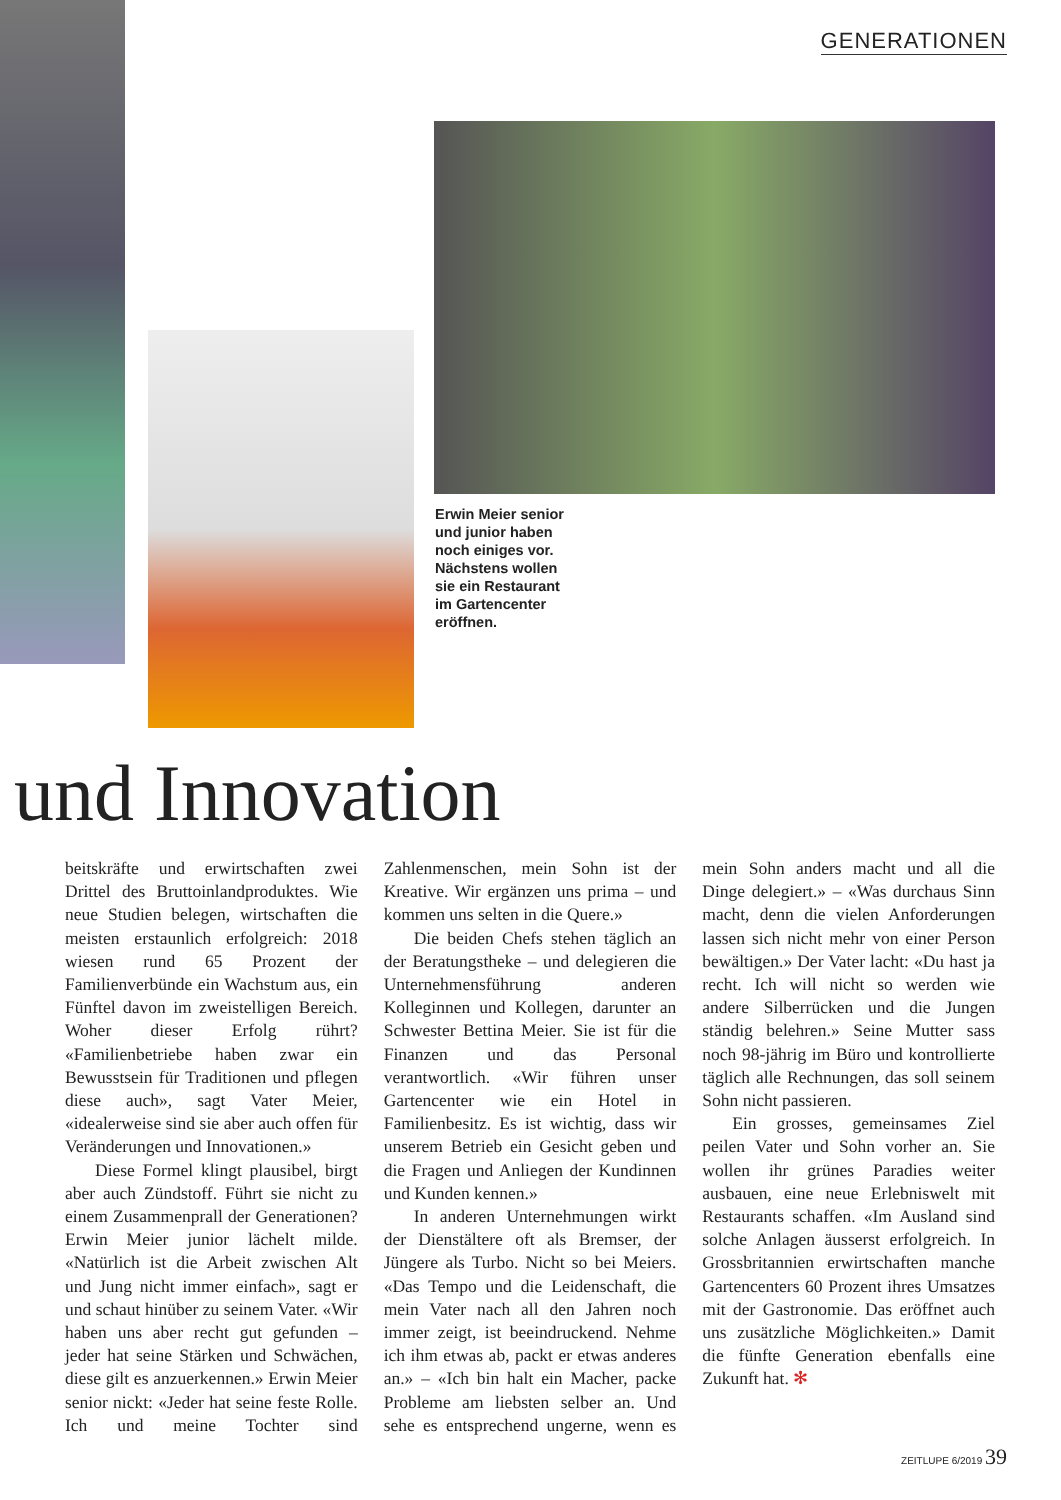GENERATIONEN
Erwin Meier senior und junior haben noch einiges vor. Nächstens wollen sie ein Restaurant im Gartencenter eröffnen.
und Innovation
beitskräfte und erwirtschaften zwei Drittel des Bruttoinlandproduktes. Wie neue Studien belegen, wirtschaften die meisten erstaunlich erfolgreich: 2018 wiesen rund 65 Prozent der Familienverbünde ein Wachstum aus, ein Fünftel davon im zweistelligen Bereich. Woher dieser Erfolg rührt? «Familienbetriebe haben zwar ein Bewusstsein für Traditionen und pflegen diese auch», sagt Vater Meier, «idealerweise sind sie aber auch offen für Veränderungen und Innovationen.»
Diese Formel klingt plausibel, birgt aber auch Zündstoff. Führt sie nicht zu einem Zusammenprall der Generationen? Erwin Meier junior lächelt milde. «Natürlich ist die Arbeit zwischen Alt und Jung nicht immer einfach», sagt er und schaut hinüber zu seinem Vater. «Wir haben uns aber recht gut gefunden – jeder hat seine Stärken und Schwächen, diese gilt es anzuerkennen.» Erwin Meier senior nickt: «Jeder hat seine feste Rolle. Ich und meine Tochter sind Zahlenmenschen, mein Sohn ist der Kreative. Wir ergänzen uns prima – und kommen uns selten in die Quere.»
Die beiden Chefs stehen täglich an der Beratungstheke – und delegieren die Unternehmensführung anderen Kolleginnen und Kollegen, darunter an Schwester Bettina Meier. Sie ist für die Finanzen und das Personal verantwortlich. «Wir führen unser Gartencenter wie ein Hotel in Familienbesitz. Es ist wichtig, dass wir unserem Betrieb ein Gesicht geben und die Fragen und Anliegen der Kundinnen und Kunden kennen.»
In anderen Unternehmungen wirkt der Dienstältere oft als Bremser, der Jüngere als Turbo. Nicht so bei Meiers. «Das Tempo und die Leidenschaft, die mein Vater nach all den Jahren noch immer zeigt, ist beeindruckend. Nehme ich ihm etwas ab, packt er etwas anderes an.» – «Ich bin halt ein Macher, packe Probleme am liebsten selber an. Und sehe es entsprechend ungerne, wenn es mein Sohn anders macht und all die Dinge delegiert.» – «Was durchaus Sinn macht, denn die vielen Anforderungen lassen sich nicht mehr von einer Person bewältigen.» Der Vater lacht: «Du hast ja recht. Ich will nicht so werden wie andere Silberrücken und die Jungen ständig belehren.» Seine Mutter sass noch 98-jährig im Büro und kontrollierte täglich alle Rechnungen, das soll seinem Sohn nicht passieren.
Ein grosses, gemeinsames Ziel peilen Vater und Sohn vorher an. Sie wollen ihr grünes Paradies weiter ausbauen, eine neue Erlebniswelt mit Restaurants schaffen. «Im Ausland sind solche Anlagen äusserst erfolgreich. In Grossbritannien erwirtschaften manche Gartencenters 60 Prozent ihres Umsatzes mit der Gastronomie. Das eröffnet auch uns zusätzliche Möglichkeiten.» Damit die fünfte Generation ebenfalls eine Zukunft hat. ✻
ZEITLUPE 6/2019 39